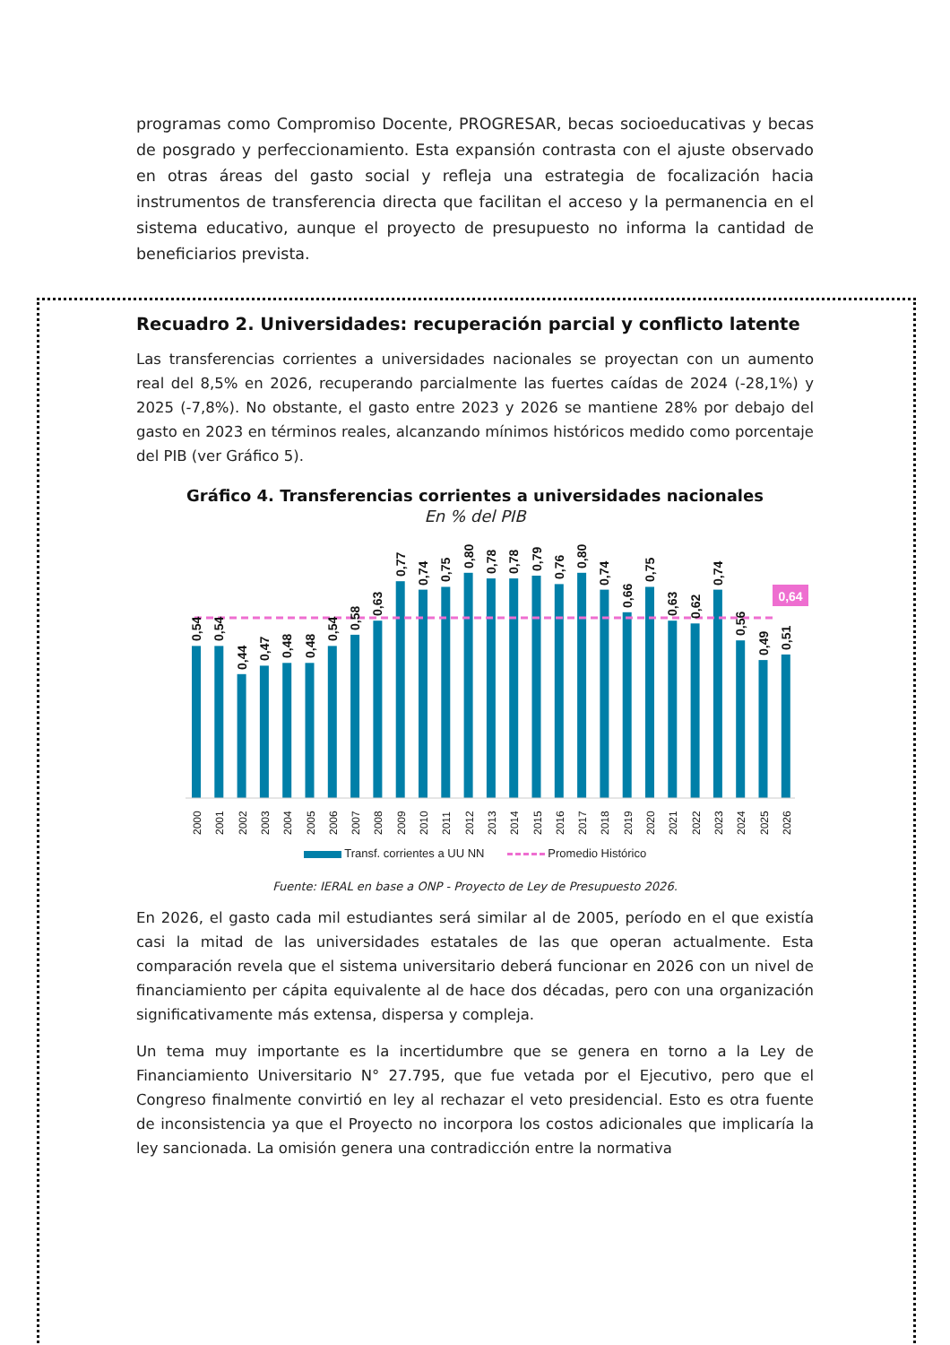programas como Compromiso Docente, PROGRESAR, becas socioeducativas y becas de posgrado y perfeccionamiento. Esta expansión contrasta con el ajuste observado en otras áreas del gasto social y refleja una estrategia de focalización hacia instrumentos de transferencia directa que facilitan el acceso y la permanencia en el sistema educativo, aunque el proyecto de presupuesto no informa la cantidad de beneficiarios prevista.
Recuadro 2. Universidades: recuperación parcial y conflicto latente
Las transferencias corrientes a universidades nacionales se proyectan con un aumento real del 8,5% en 2026, recuperando parcialmente las fuertes caídas de 2024 (-28,1%) y 2025 (-7,8%). No obstante, el gasto entre 2023 y 2026 se mantiene 28% por debajo del gasto en 2023 en términos reales, alcanzando mínimos históricos medido como porcentaje del PIB (ver Gráfico 5).
Gráfico 4. Transferencias corrientes a universidades nacionales
En % del PIB
0,64
0,54
0,54
0,44
0,47
0,48
0,48
0,54
0,58
0,63
0,77
0,74
0,75
0,80
0,78
0,78
0,79
0,76
0,80
0,74
0,66
0,75
0,63
0,62
0,74
0,56
0,49
0,51
2000
2001
2002
2003
2004
2005
2006
2007
2008
2009
2010
2011
2012
2013
2014
2015
2016
2017
2018
2019
2020
2021
2022
2023
2024
2025
2026
Transf. corrientes a UU NN Promedio Histórico
Fuente: IERAL en base a ONP - Proyecto de Ley de Presupuesto 2026.
En 2026, el gasto cada mil estudiantes será similar al de 2005, período en el que existía casi la mitad de las universidades estatales de las que operan actualmente. Esta comparación revela que el sistema universitario deberá funcionar en 2026 con un nivel de financiamiento per cápita equivalente al de hace dos décadas, pero con una organización significativamente más extensa, dispersa y compleja.
Un tema muy importante es la incertidumbre que se genera en torno a la Ley de Financiamiento Universitario N° 27.795, que fue vetada por el Ejecutivo, pero que el Congreso finalmente convirtió en ley al rechazar el veto presidencial. Esto es otra fuente de inconsistencia ya que el Proyecto no incorpora los costos adicionales que implicaría la ley sancionada. La omisión genera una contradicción entre la normativa